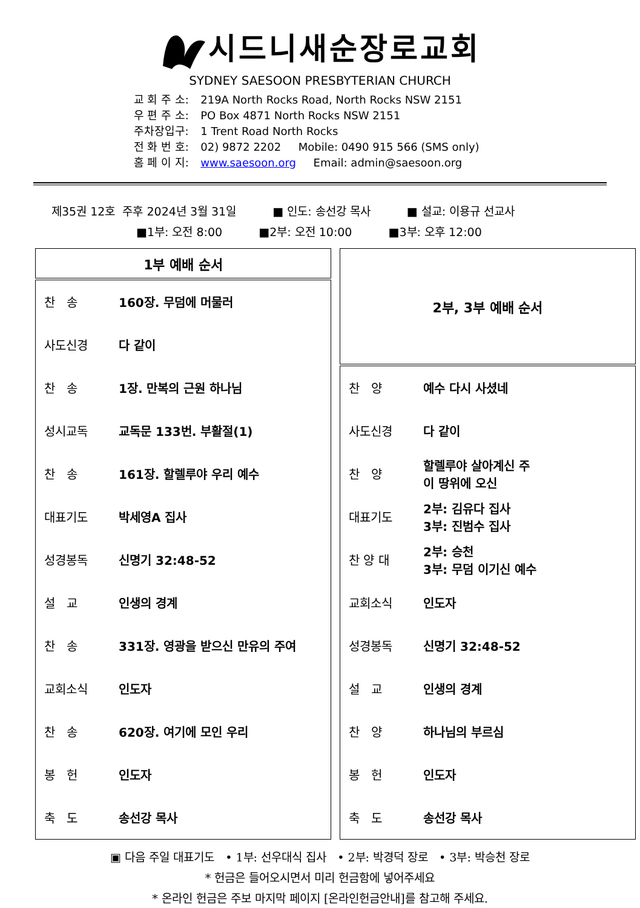시드니새순장로교회
SYDNEY SAESOON PRESBYTERIAN CHURCH
| 교 회 주 소: | 219A North Rocks Road, North Rocks NSW 2151 |
| 우 편 주 소: | PO Box 4871 North Rocks NSW 2151 |
| 주차장입구: | 1 Trent Road North Rocks |
| 전 화 번 호: | 02) 9872 2202 Mobile: 0490 915 566 (SMS only) |
| 홈 페 이 지: | www.saesoon.org Email: admin@saesoon.org |
제35권 12호 주후 2024년 3월 31일 ■ 인도: 송선강 목사 ■ 설교: 이용규 선교사
■1부: 오전 8:00 ■2부: 오전 10:00 ■3부: 오후 12:00
| 1부 예배 순서 | |
| --- | --- |
| 찬 송 | 160장. 무덤에 머물러 |
| 사도신경 | 다 같이 |
| 찬 송 | 1장. 만복의 근원 하나님 |
| 성시교독 | 교독문 133번. 부활절(1) |
| 찬 송 | 161장. 할렐루야 우리 예수 |
| 대표기도 | 박세영A 집사 |
| 성경봉독 | 신명기 32:48-52 |
| 설 교 | 인생의 경계 |
| 찬 송 | 331장. 영광을 받으신 만유의 주여 |
| 교회소식 | 인도자 |
| 찬 송 | 620장. 여기에 모인 우리 |
| 봉 헌 | 인도자 |
| 축 도 | 송선강 목사 |
| 2부, 3부 예배 순서 | |
| --- | --- |
| 찬 양 | 예수 다시 사셨네 |
| 사도신경 | 다 같이 |
| 찬 양 | 할렐루야 살아계신 주 이 땅위에 오신 |
| 대표기도 | 2부: 김유다 집사 3부: 진범수 집사 |
| 찬 양 대 | 2부: 승천 3부: 무덤 이기신 예수 |
| 교회소식 | 인도자 |
| 성경봉독 | 신명기 32:48-52 |
| 설 교 | 인생의 경계 |
| 찬 양 | 하나님의 부르심 |
| 봉 헌 | 인도자 |
| 축 도 | 송선강 목사 |
▣ 다음 주일 대표기도 • 1부: 선우대식 집사 • 2부: 박경덕 장로 • 3부: 박승천 장로
* 헌금은 들어오시면서 미리 헌금함에 넣어주세요
* 온라인 헌금은 주보 마지막 페이지 [온라인헌금안내]를 참고해 주세요.